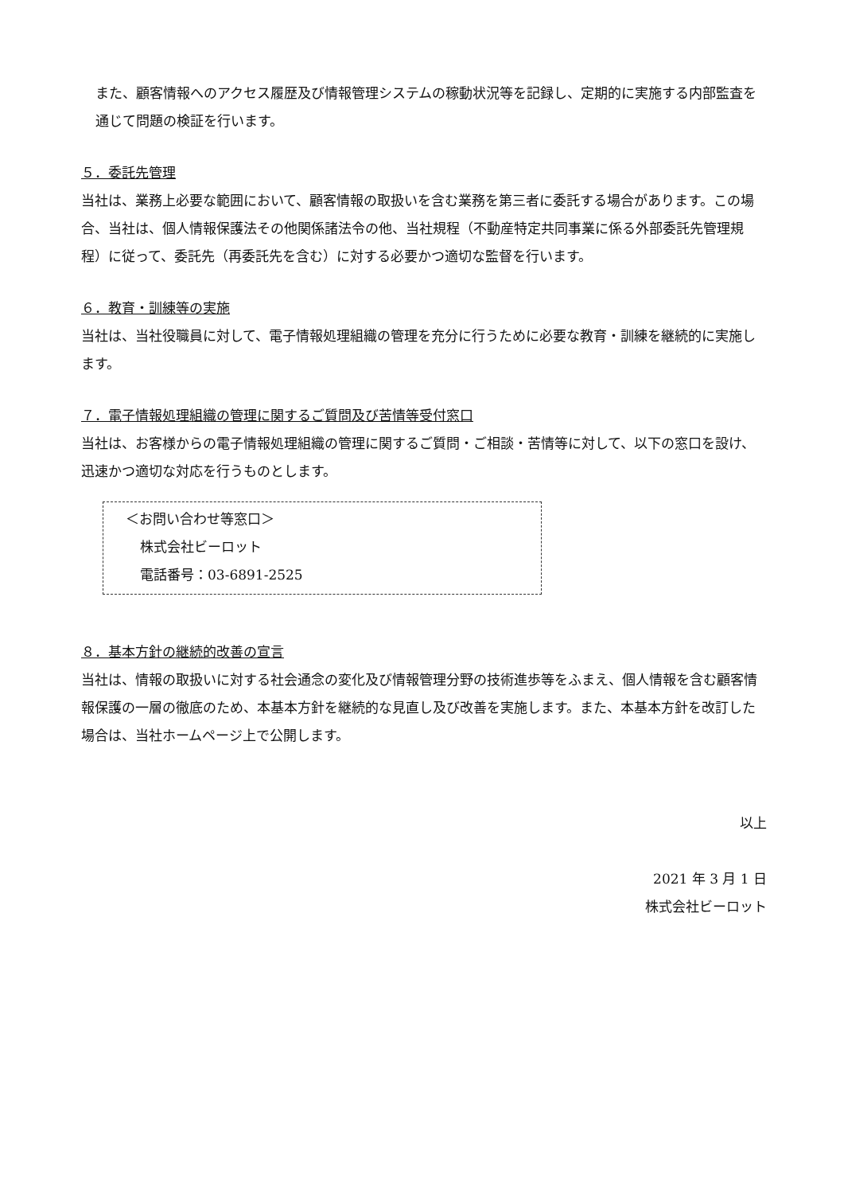また、顧客情報へのアクセス履歴及び情報管理システムの稼動状況等を記録し、定期的に実施する内部監査を通じて問題の検証を行います。
５．委託先管理
当社は、業務上必要な範囲において、顧客情報の取扱いを含む業務を第三者に委託する場合があります。この場合、当社は、個人情報保護法その他関係諸法令の他、当社規程（不動産特定共同事業に係る外部委託先管理規程）に従って、委託先（再委託先を含む）に対する必要かつ適切な監督を行います。
６．教育・訓練等の実施
当社は、当社役職員に対して、電子情報処理組織の管理を充分に行うために必要な教育・訓練を継続的に実施します。
７．電子情報処理組織の管理に関するご質問及び苦情等受付窓口
当社は、お客様からの電子情報処理組織の管理に関するご質問・ご相談・苦情等に対して、以下の窓口を設け、迅速かつ適切な対応を行うものとします。
＜お問い合わせ等窓口＞
株式会社ビーロット
電話番号：03-6891-2525
８．基本方針の継続的改善の宣言
当社は、情報の取扱いに対する社会通念の変化及び情報管理分野の技術進歩等をふまえ、個人情報を含む顧客情報保護の一層の徹底のため、本基本方針を継続的な見直し及び改善を実施します。また、本基本方針を改訂した場合は、当社ホームページ上で公開します。
以上
2021 年 3 月 1 日
株式会社ビーロット